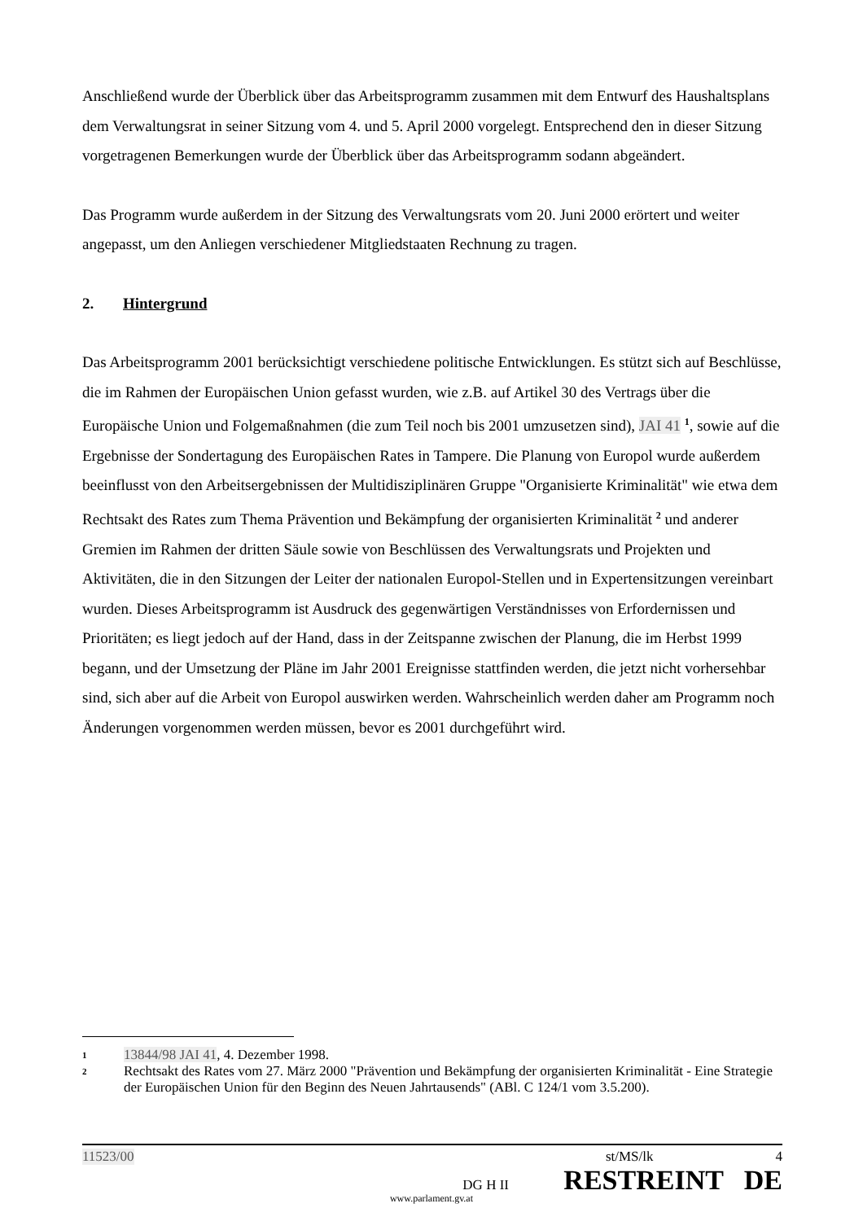Anschließend wurde der Überblick über das Arbeitsprogramm zusammen mit dem Entwurf des Haushaltsplans dem Verwaltungsrat in seiner Sitzung vom 4. und 5. April 2000 vorgelegt. Entsprechend den in dieser Sitzung vorgetragenen Bemerkungen wurde der Überblick über das Arbeitsprogramm sodann abgeändert.
Das Programm wurde außerdem in der Sitzung des Verwaltungsrats vom 20. Juni 2000 erörtert und weiter angepasst, um den Anliegen verschiedener Mitgliedstaaten Rechnung zu tragen.
2. Hintergrund
Das Arbeitsprogramm 2001 berücksichtigt verschiedene politische Entwicklungen. Es stützt sich auf Beschlüsse, die im Rahmen der Europäischen Union gefasst wurden, wie z.B. auf Artikel 30 des Vertrags über die Europäische Union und Folgemaßnahmen (die zum Teil noch bis 2001 umzusetzen sind), JAI 41 <sup>1</sup>, sowie auf die Ergebnisse der Sondertagung des Europäischen Rates in Tampere. Die Planung von Europol wurde außerdem beeinflusst von den Arbeitsergebnissen der Multidisziplinären Gruppe "Organisierte Kriminalität" wie etwa dem Rechtsakt des Rates zum Thema Prävention und Bekämpfung der organisierten Kriminalität <sup>2</sup> und anderer Gremien im Rahmen der dritten Säule sowie von Beschlüssen des Verwaltungsrats und Projekten und Aktivitäten, die in den Sitzungen der Leiter der nationalen Europol-Stellen und in Expertensitzungen vereinbart wurden. Dieses Arbeitsprogramm ist Ausdruck des gegenwärtigen Verständnisses von Erfordernissen und Prioritäten; es liegt jedoch auf der Hand, dass in der Zeitspanne zwischen der Planung, die im Herbst 1999 begann, und der Umsetzung der Pläne im Jahr 2001 Ereignisse stattfinden werden, die jetzt nicht vorhersehbar sind, sich aber auf die Arbeit von Europol auswirken werden. Wahrscheinlich werden daher am Programm noch Änderungen vorgenommen werden müssen, bevor es 2001 durchgeführt wird.
1 13844/98 JAI 41, 4. Dezember 1998.
2 Rechtsakt des Rates vom 27. März 2000 "Prävention und Bekämpfung der organisierten Kriminalität - Eine Strategie der Europäischen Union für den Beginn des Neuen Jahrtausends" (ABl. C 124/1 vom 3.5.200).
11523/00 st/MS/lk 4
DG H II RESTREINT DE
www.parlament.gv.at